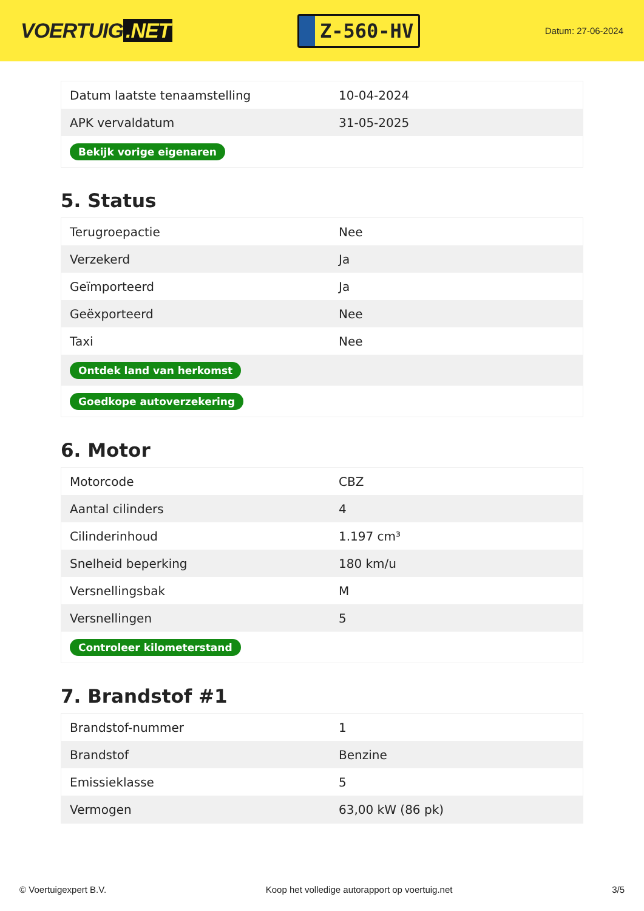VOERTUIG.NET
Z-560-HV
Datum: 27-06-2024
| Datum laatste tenaamstelling | 10-04-2024 |
| APK vervaldatum | 31-05-2025 |
| Bekijk vorige eigenaren | |
5. Status
| Terugroepactie | Nee |
| Verzekerd | Ja |
| Geïmporteerd | Ja |
| Geëxporteerd | Nee |
| Taxi | Nee |
| Ontdek land van herkomst | |
| Goedkope autoverzekering | |
6. Motor
| Motorcode | CBZ |
| Aantal cilinders | 4 |
| Cilinderinhoud | 1.197 cm³ |
| Snelheid beperking | 180 km/u |
| Versnellingsbak | M |
| Versnellingen | 5 |
| Controleer kilometerstand | |
7. Brandstof #1
| Brandstof-nummer | 1 |
| Brandstof | Benzine |
| Emissieklasse | 5 |
| Vermogen | 63,00 kW (86 pk) |
© Voertuigexpert B.V. Koop het volledige autorapport op voertuig.net 3/5